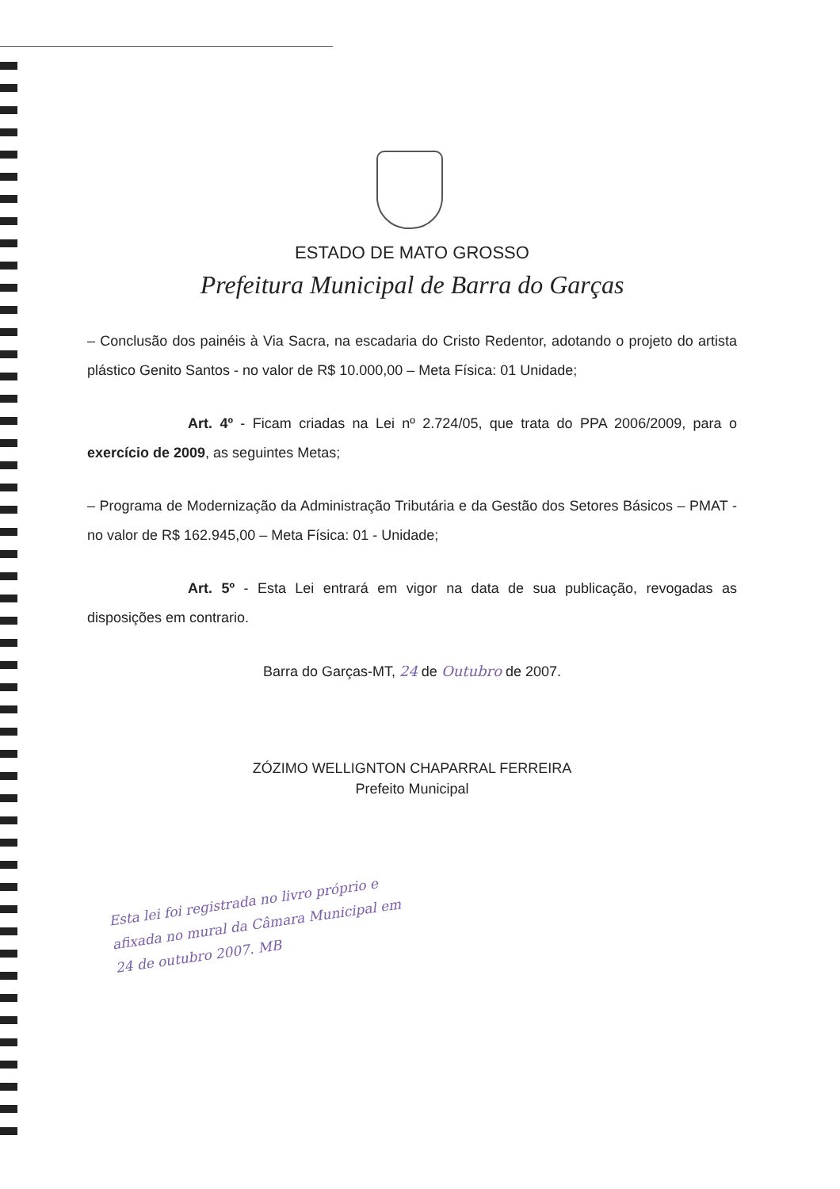ESTADO DE MATO GROSSO
Prefeitura Municipal de Barra do Garças
– Conclusão dos painéis à Via Sacra, na escadaria do Cristo Redentor, adotando o projeto do artista plástico Genito Santos - no valor de R$ 10.000,00 – Meta Física: 01 Unidade;
Art. 4º - Ficam criadas na Lei nº 2.724/05, que trata do PPA 2006/2009, para o exercício de 2009, as seguintes Metas;
– Programa de Modernização da Administração Tributária e da Gestão dos Setores Básicos – PMAT - no valor de R$ 162.945,00 – Meta Física: 01 - Unidade;
Art. 5º - Esta Lei entrará em vigor na data de sua publicação, revogadas as disposições em contrario.
Barra do Garças-MT, 24 de Outubro de 2007.
ZÓZIMO WELLIGNTON CHAPARRAL FERREIRA
Prefeito Municipal
Esta lei foi registrada no livro próprio e afixada no mural da Câmara Municipal em 24 de outubro 2007. MB